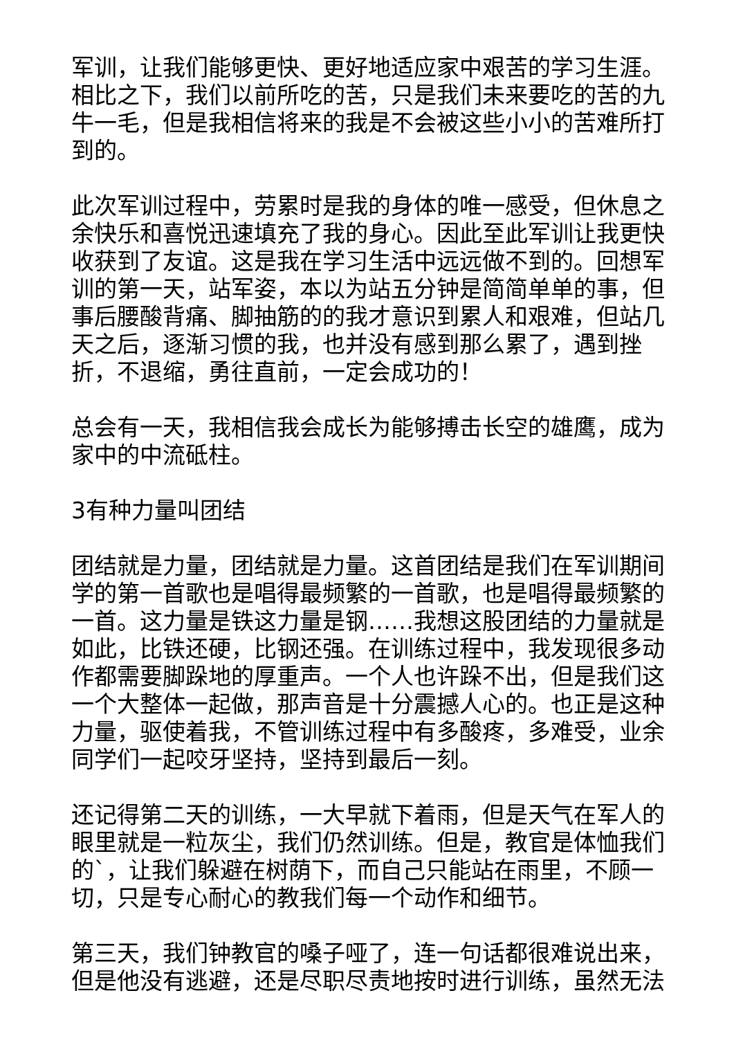军训，让我们能够更快、更好地适应家中艰苦的学习生涯。相比之下，我们以前所吃的苦，只是我们未来要吃的苦的九牛一毛，但是我相信将来的我是不会被这些小小的苦难所打到的。
此次军训过程中，劳累时是我的身体的唯一感受，但休息之余快乐和喜悦迅速填充了我的身心。因此至此军训让我更快收获到了友谊。这是我在学习生活中远远做不到的。回想军训的第一天，站军姿，本以为站五分钟是简简单单的事，但事后腰酸背痛、脚抽筋的的我才意识到累人和艰难，但站几天之后，逐渐习惯的我，也并没有感到那么累了，遇到挫折，不退缩，勇往直前，一定会成功的！
总会有一天，我相信我会成长为能够搏击长空的雄鹰，成为家中的中流砥柱。
3有种力量叫团结
团结就是力量，团结就是力量。这首团结是我们在军训期间学的第一首歌也是唱得最频繁的一首歌，也是唱得最频繁的一首。这力量是铁这力量是钢……我想这股团结的力量就是如此，比铁还硬，比钢还强。在训练过程中，我发现很多动作都需要脚跺地的厚重声。一个人也许跺不出，但是我们这一个大整体一起做，那声音是十分震撼人心的。也正是这种力量，驱使着我，不管训练过程中有多酸疼，多难受，业余同学们一起咬牙坚持，坚持到最后一刻。
还记得第二天的训练，一大早就下着雨，但是天气在军人的眼里就是一粒灰尘，我们仍然训练。但是，教官是体恤我们的`，让我们躲避在树荫下，而自己只能站在雨里，不顾一切，只是专心耐心的教我们每一个动作和细节。
第三天，我们钟教官的嗓子哑了，连一句话都很难说出来，但是他没有逃避，还是尽职尽责地按时进行训练，虽然无法